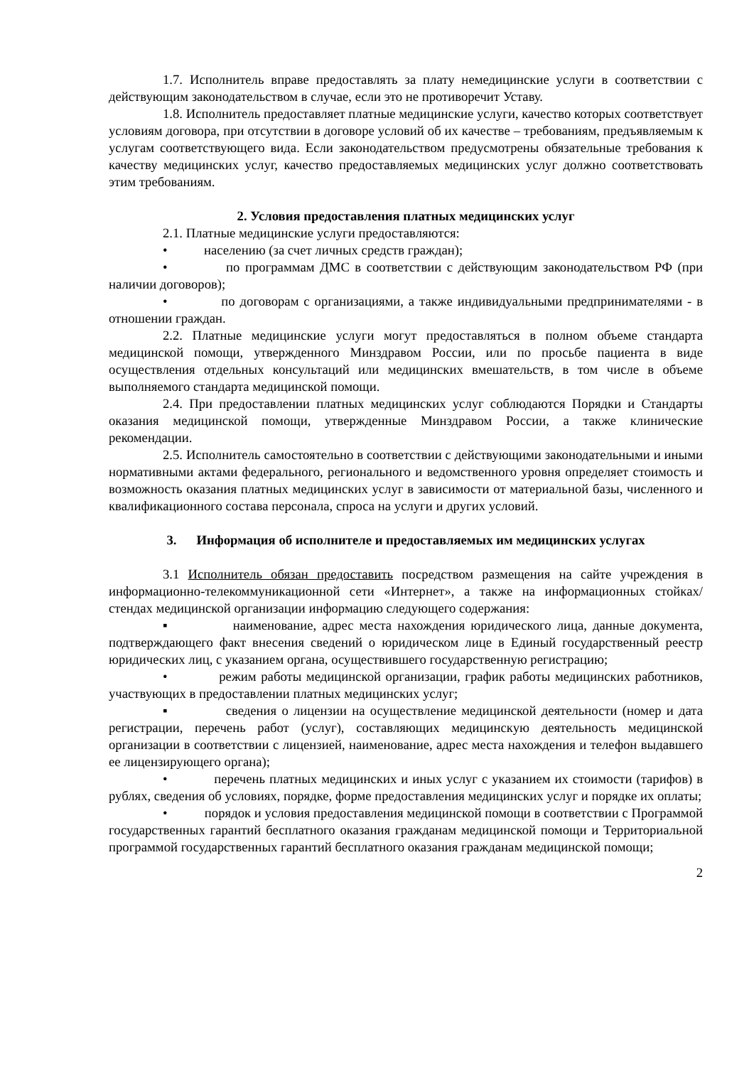1.7. Исполнитель вправе предоставлять за плату немедицинские услуги в соответствии с действующим законодательством в случае, если это не противоречит Уставу.
1.8. Исполнитель предоставляет платные медицинские услуги, качество которых соответствует условиям договора, при отсутствии в договоре условий об их качестве – требованиям, предъявляемым к услугам соответствующего вида. Если законодательством предусмотрены обязательные требования к качеству медицинских услуг, качество предоставляемых медицинских услуг должно соответствовать этим требованиям.
2. Условия предоставления платных медицинских услуг
2.1. Платные медицинские услуги предоставляются:
• населению (за счет личных средств граждан);
• по программам ДМС в соответствии с действующим законодательством РФ (при наличии договоров);
• по договорам с организациями, а также индивидуальными предпринимателями - в отношении граждан.
2.2. Платные медицинские услуги могут предоставляться в полном объеме стандарта медицинской помощи, утвержденного Минздравом России, или по просьбе пациента в виде осуществления отдельных консультаций или медицинских вмешательств, в том числе в объеме выполняемого стандарта медицинской помощи.
2.4. При предоставлении платных медицинских услуг соблюдаются Порядки и Стандарты оказания медицинской помощи, утвержденные Минздравом России, а также клинические рекомендации.
2.5. Исполнитель самостоятельно в соответствии с действующими законодательными и иными нормативными актами федерального, регионального и ведомственного уровня определяет стоимость и возможность оказания платных медицинских услуг в зависимости от материальной базы, численного и квалификационного состава персонала, спроса на услуги и других условий.
3. Информация об исполнителе и предоставляемых им медицинских услугах
3.1 Исполнитель обязан предоставить посредством размещения на сайте учреждения в информационно-телекоммуникационной сети «Интернет», а также на информационных стойках/стендах медицинской организации информацию следующего содержания:
▪ наименование, адрес места нахождения юридического лица, данные документа, подтверждающего факт внесения сведений о юридическом лице в Единый государственный реестр юридических лиц, с указанием органа, осуществившего государственную регистрацию;
• режим работы медицинской организации, график работы медицинских работников, участвующих в предоставлении платных медицинских услуг;
▪ сведения о лицензии на осуществление медицинской деятельности (номер и дата регистрации, перечень работ (услуг), составляющих медицинскую деятельность медицинской организации в соответствии с лицензией, наименование, адрес места нахождения и телефон выдавшего ее лицензирующего органа);
• перечень платных медицинских и иных услуг с указанием их стоимости (тарифов) в рублях, сведения об условиях, порядке, форме предоставления медицинских услуг и порядке их оплаты;
• порядок и условия предоставления медицинской помощи в соответствии с Программой государственных гарантий бесплатного оказания гражданам медицинской помощи и Территориальной программой государственных гарантий бесплатного оказания гражданам медицинской помощи;
2